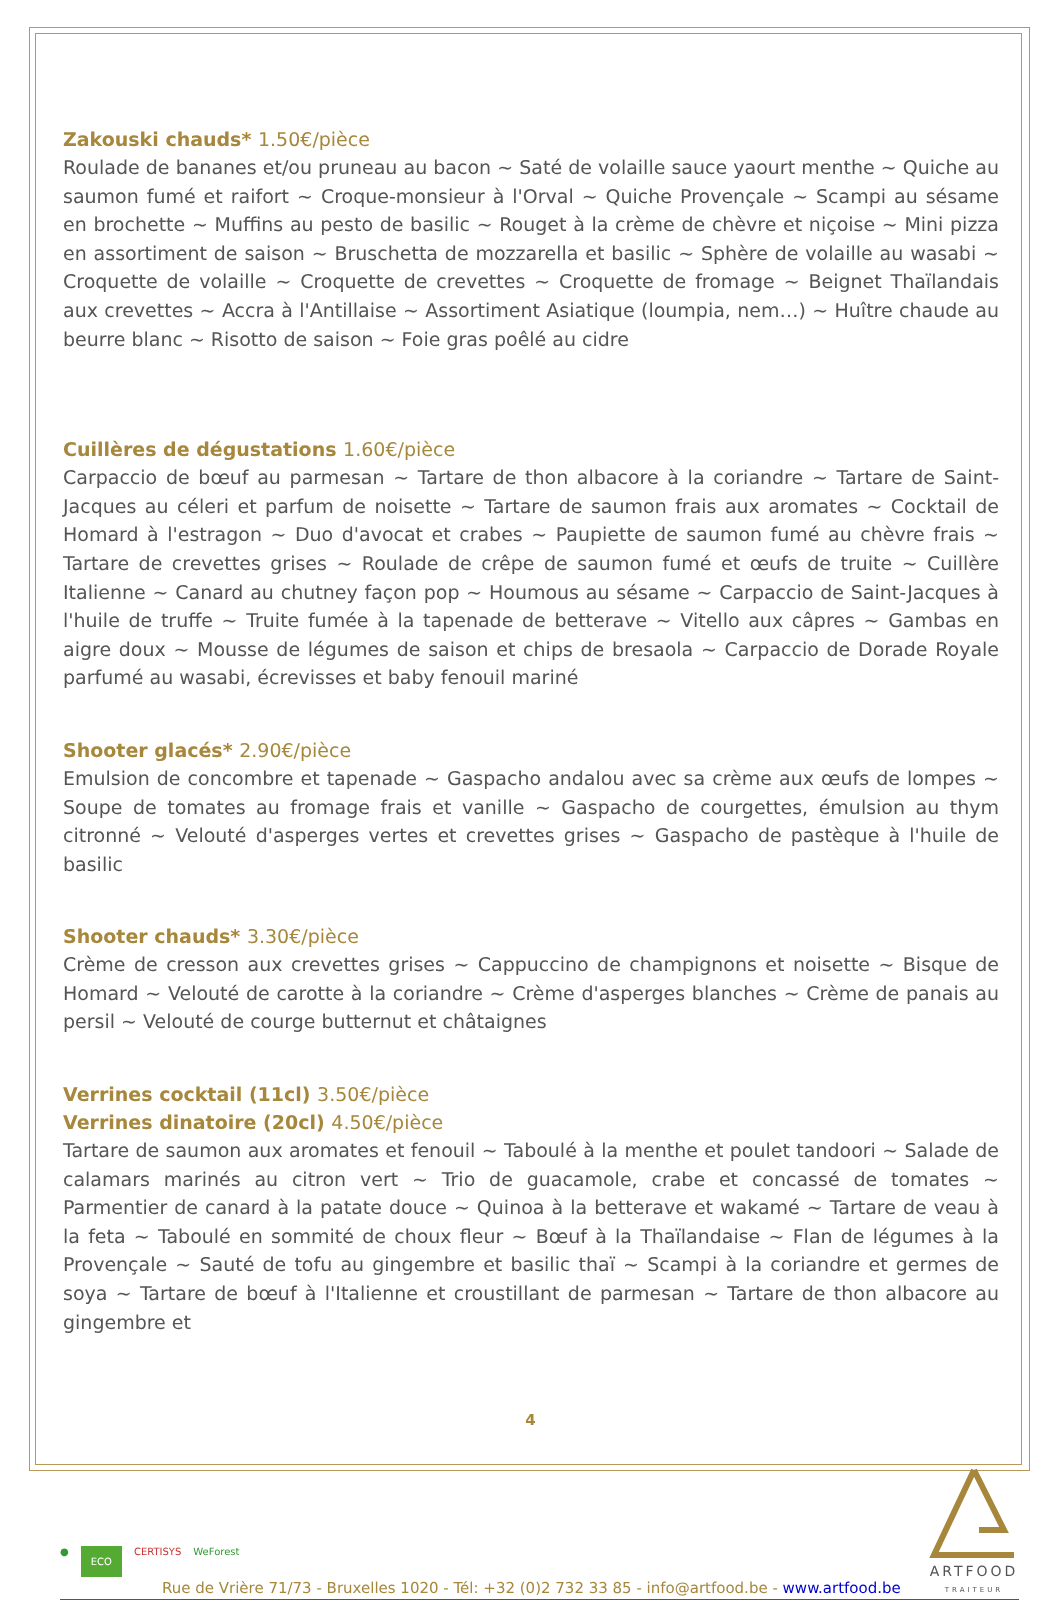Zakouski chauds* 1.50€/pièce
Roulade de bananes et/ou pruneau au bacon ~ Saté de volaille sauce yaourt menthe ~ Quiche au saumon fumé et raifort ~ Croque-monsieur à l'Orval ~ Quiche Provençale ~ Scampi au sésame en brochette ~ Muffins au pesto de basilic ~ Rouget à la crème de chèvre et niçoise ~ Mini pizza en assortiment de saison ~ Bruschetta de mozzarella et basilic ~ Sphère de volaille au wasabi ~ Croquette de volaille ~ Croquette de crevettes ~ Croquette de fromage ~ Beignet Thaïlandais aux crevettes ~ Accra à l'Antillaise ~ Assortiment Asiatique (loumpia, nem…) ~ Huître chaude au beurre blanc ~ Risotto de saison ~ Foie gras poêlé au cidre
Cuillères de dégustations 1.60€/pièce
Carpaccio de bœuf au parmesan ~ Tartare de thon albacore à la coriandre ~ Tartare de Saint-Jacques au céleri et parfum de noisette ~ Tartare de saumon frais aux aromates ~ Cocktail de Homard à l'estragon ~ Duo d'avocat et crabes ~ Paupiette de saumon fumé au chèvre frais ~ Tartare de crevettes grises ~ Roulade de crêpe de saumon fumé et œufs de truite ~ Cuillère Italienne ~ Canard au chutney façon pop ~ Houmous au sésame ~ Carpaccio de Saint-Jacques à l'huile de truffe ~ Truite fumée à la tapenade de betterave ~ Vitello aux câpres ~ Gambas en aigre doux ~ Mousse de légumes de saison et chips de bresaola ~ Carpaccio de Dorade Royale parfumé au wasabi, écrevisses et baby fenouil mariné
Shooter glacés* 2.90€/pièce
Emulsion de concombre et tapenade ~ Gaspacho andalou avec sa crème aux œufs de lompes ~ Soupe de tomates au fromage frais et vanille ~ Gaspacho de courgettes, émulsion au thym citronné ~ Velouté d'asperges vertes et crevettes grises ~ Gaspacho de pastèque à l'huile de basilic
Shooter chauds* 3.30€/pièce
Crème de cresson aux crevettes grises ~ Cappuccino de champignons et noisette ~ Bisque de Homard ~ Velouté de carotte à la coriandre ~ Crème d'asperges blanches ~ Crème de panais au persil ~ Velouté de courge butternut et châtaignes
Verrines cocktail (11cl) 3.50€/pièce
Verrines dinatoire (20cl) 4.50€/pièce
Tartare de saumon aux aromates et fenouil ~ Taboulé à la menthe et poulet tandoori ~ Salade de calamars marinés au citron vert ~ Trio de guacamole, crabe et concassé de tomates ~ Parmentier de canard à la patate douce ~ Quinoa à la betterave et wakamé ~ Tartare de veau à la feta ~ Taboulé en sommité de choux fleur ~ Bœuf à la Thaïlandaise ~ Flan de légumes à la Provençale ~ Sauté de tofu au gingembre et basilic thaï ~ Scampi à la coriandre et germes de soya ~ Tartare de bœuf à l'Italienne et croustillant de parmesan ~ Tartare de thon albacore au gingembre et
4
● ECO CERTISYS WeForest
Rue de Vrière 71/73 - Bruxelles 1020 - Tél: +32 (0)2 732 33 85 - info@artfood.be - www.artfood.be
ARTFOOD
TRAITEUR